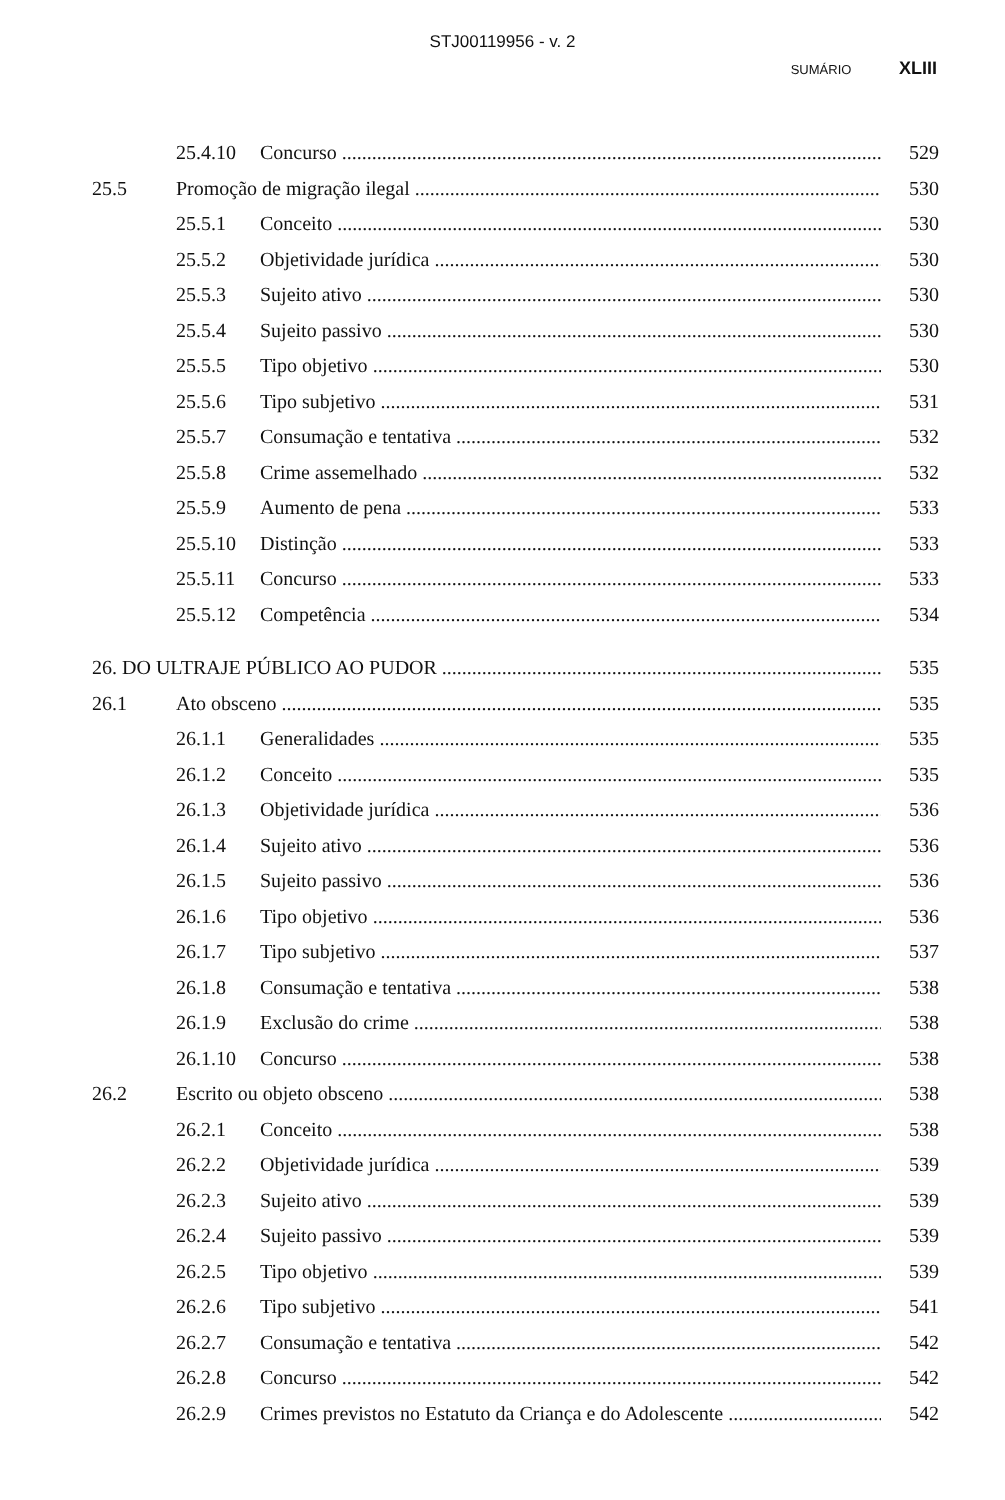STJ00119956 - v. 2
SUMÁRIO XLIII
25.4.10 Concurso 529
25.5 Promoção de migração ilegal 530
25.5.1 Conceito 530
25.5.2 Objetividade jurídica 530
25.5.3 Sujeito ativo 530
25.5.4 Sujeito passivo 530
25.5.5 Tipo objetivo 530
25.5.6 Tipo subjetivo 531
25.5.7 Consumação e tentativa 532
25.5.8 Crime assemelhado 532
25.5.9 Aumento de pena 533
25.5.10 Distinção 533
25.5.11 Concurso 533
25.5.12 Competência 534
26. DO ULTRAJE PÚBLICO AO PUDOR 535
26.1 Ato obsceno 535
26.1.1 Generalidades 535
26.1.2 Conceito 535
26.1.3 Objetividade jurídica 536
26.1.4 Sujeito ativo 536
26.1.5 Sujeito passivo 536
26.1.6 Tipo objetivo 536
26.1.7 Tipo subjetivo 537
26.1.8 Consumação e tentativa 538
26.1.9 Exclusão do crime 538
26.1.10 Concurso 538
26.2 Escrito ou objeto obsceno 538
26.2.1 Conceito 538
26.2.2 Objetividade jurídica 539
26.2.3 Sujeito ativo 539
26.2.4 Sujeito passivo 539
26.2.5 Tipo objetivo 539
26.2.6 Tipo subjetivo 541
26.2.7 Consumação e tentativa 542
26.2.8 Concurso 542
26.2.9 Crimes previstos no Estatuto da Criança e do Adolescente 542